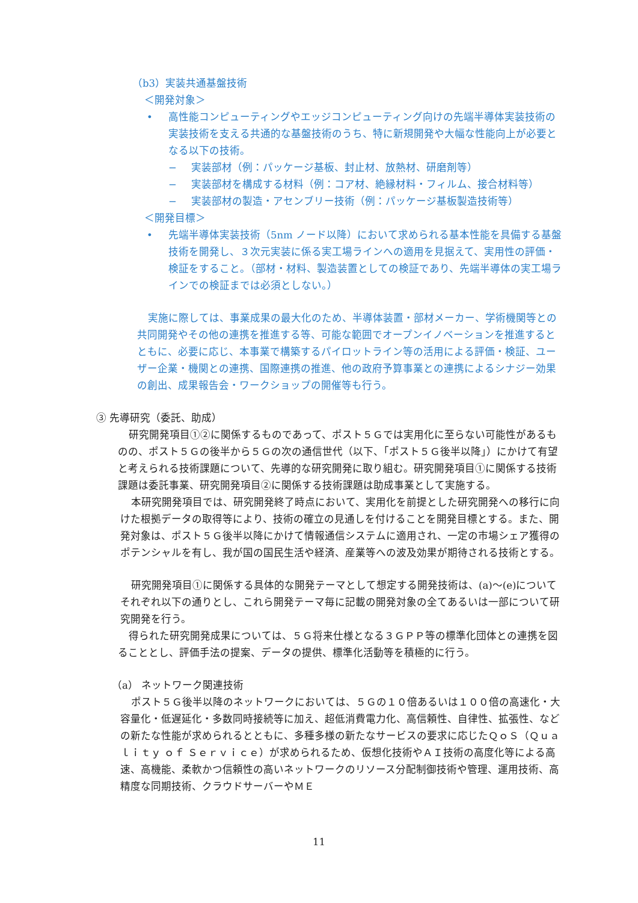（b3）実装共通基盤技術
＜開発対象＞
• 高性能コンピューティングやエッジコンピューティング向けの先端半導体実装技術の実装技術を支える共通的な基盤技術のうち、特に新規開発や大幅な性能向上が必要となる以下の技術。
− 実装部材（例：パッケージ基板、封止材、放熱材、研磨剤等）
− 実装部材を構成する材料（例：コア材、絶縁材料・フィルム、接合材料等）
− 実装部材の製造・アセンブリー技術（例：パッケージ基板製造技術等）
＜開発目標＞
• 先端半導体実装技術（5nm ノード以降）において求められる基本性能を具備する基盤技術を開発し、３次元実装に係る実工場ラインへの適用を見据えて、実用性の評価・検証をすること。（部材・材料、製造装置としての検証であり、先端半導体の実工場ラインでの検証までは必須としない。）
実施に際しては、事業成果の最大化のため、半導体装置・部材メーカー、学術機関等との共同開発やその他の連携を推進する等、可能な範囲でオープンイノベーションを推進するとともに、必要に応じ、本事業で構築するパイロットライン等の活用による評価・検証、ユーザー企業・機関との連携、国際連携の推進、他の政府予算事業との連携によるシナジー効果の創出、成果報告会・ワークショップの開催等も行う。
③ 先導研究（委託、助成）
研究開発項目①②に関係するものであって、ポスト５Ｇでは実用化に至らない可能性があるものの、ポスト５Ｇの後半から５Ｇの次の通信世代（以下、「ポスト５Ｇ後半以降」）にかけて有望と考えられる技術課題について、先導的な研究開発に取り組む。研究開発項目①に関係する技術課題は委託事業、研究開発項目②に関係する技術課題は助成事業として実施する。
本研究開発項目では、研究開発終了時点において、実用化を前提とした研究開発への移行に向けた根拠データの取得等により、技術の確立の見通しを付けることを開発目標とする。また、開発対象は、ポスト５Ｇ後半以降にかけて情報通信システムに適用され、一定の市場シェア獲得のポテンシャルを有し、我が国の国民生活や経済、産業等への波及効果が期待される技術とする。
研究開発項目①に関係する具体的な開発テーマとして想定する開発技術は、(a)～(e)についてそれぞれ以下の通りとし、これら開発テーマ毎に記載の開発対象の全てあるいは一部について研究開発を行う。
得られた研究開発成果については、５Ｇ将来仕様となる３ＧＰＰ等の標準化団体との連携を図ることとし、評価手法の提案、データの提供、標準化活動等を積極的に行う。
（a） ネットワーク関連技術
ポスト５Ｇ後半以降のネットワークにおいては、５Ｇの１０倍あるいは１００倍の高速化・大容量化・低遅延化・多数同時接続等に加え、超低消費電力化、高信頼性、自律性、拡張性、などの新たな性能が求められるとともに、多種多様の新たなサービスの要求に応じたＱｏＳ（Ｑｕａｌｉｔｙ ｏｆ Ｓｅｒｖｉｃｅ）が求められるため、仮想化技術やＡＩ技術の高度化等による高速、高機能、柔軟かつ信頼性の高いネットワークのリソース分配制御技術や管理、運用技術、高精度な同期技術、クラウドサーバーやＭＥ
11